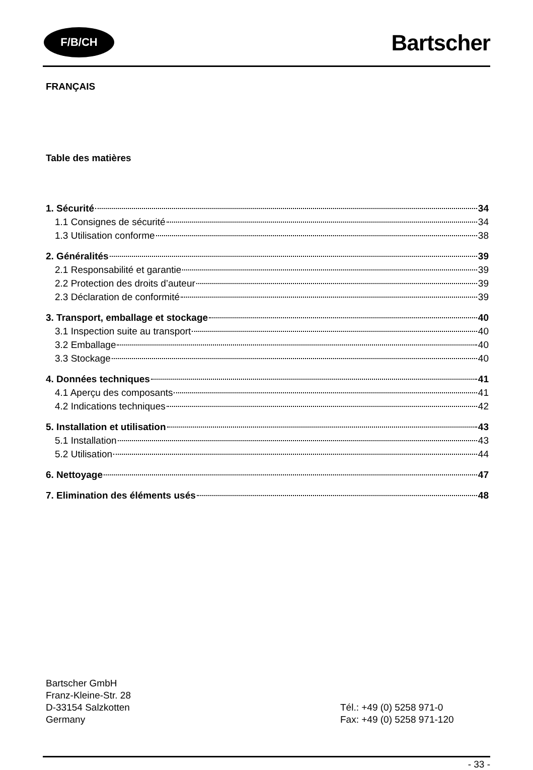F/B/CH Bartscher
FRANÇAIS
Table des matières
1. Sécurité 34
1.1 Consignes de sécurité 34
1.3 Utilisation conforme 38
2. Généralités 39
2.1 Responsabilité et garantie 39
2.2 Protection des droits d’auteur 39
2.3 Déclaration de conformité 39
3. Transport, emballage et stockage 40
3.1 Inspection suite au transport 40
3.2 Emballage 40
3.3 Stockage 40
4. Données techniques 41
4.1 Aperçu des composants 41
4.2 Indications techniques 42
5. Installation et utilisation 43
5.1 Installation 43
5.2 Utilisation 44
6. Nettoyage 47
7. Elimination des éléments usés 48
Bartscher GmbH
Franz-Kleine-Str. 28
D-33154 Salzkotten
Germany
Tél.: +49 (0) 5258 971-0
Fax: +49 (0) 5258 971-120
- 33 -